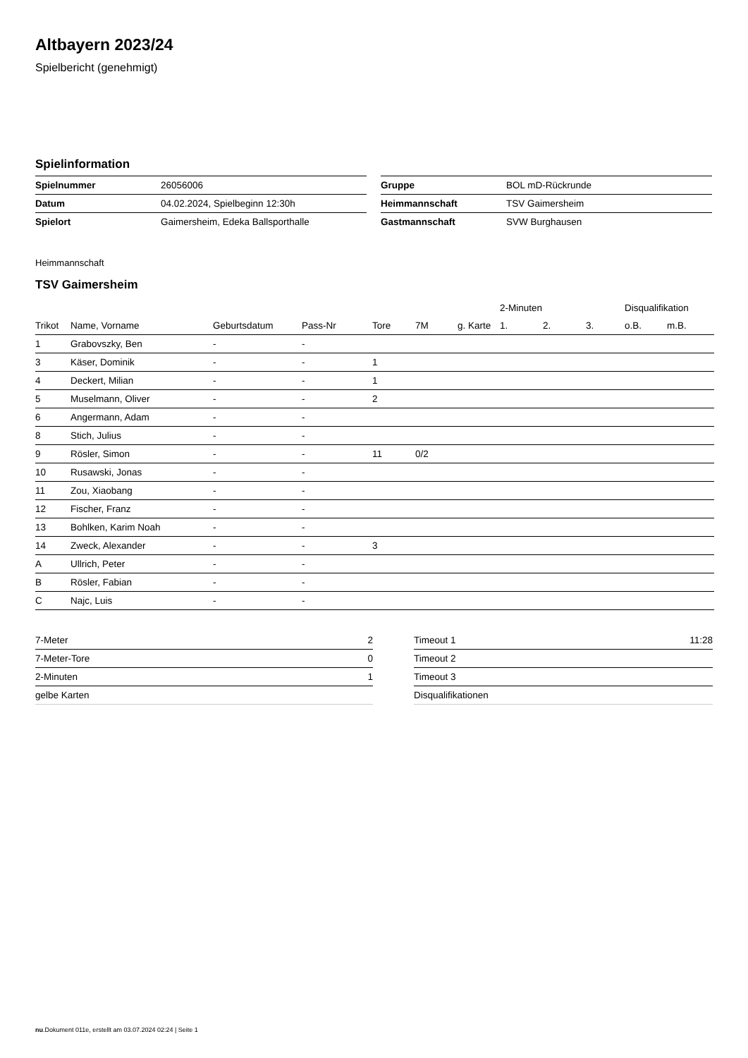Altbayern 2023/24
Spielbericht (genehmigt)
Spielinformation
| Spielnummer | 26056006 |
| Datum | 04.02.2024, Spielbeginn 12:30h |
| Spielort | Gaimersheim, Edeka Ballsporthalle |
| Gruppe | BOL mD-Rückrunde |
| Heimmannschaft | TSV Gaimersheim |
| Gastmannschaft | SVW Burghausen |
Heimmannschaft
TSV Gaimersheim
| | | | | | | | 2-Minuten | | | Disqualifikation | |
| --- | --- | --- | --- | --- | --- | --- | --- | --- | --- | --- | --- |
| Trikot | Name, Vorname | Geburtsdatum | Pass-Nr | Tore | 7M | g. Karte | 1. | 2. | 3. | o.B. | m.B. |
| 1 | Grabovszky, Ben | - | - | | | | | | | | |
| 3 | Käser, Dominik | - | - | 1 | | | | | | | |
| 4 | Deckert, Milian | - | - | 1 | | | | | | | |
| 5 | Muselmann, Oliver | - | - | 2 | | | | | | | |
| 6 | Angermann, Adam | - | - | | | | | | | | |
| 8 | Stich, Julius | - | - | | | | | | | | |
| 9 | Rösler, Simon | - | - | 11 | 0/2 | | | | | | |
| 10 | Rusawski, Jonas | - | - | | | | | | | | |
| 11 | Zou, Xiaobang | - | - | | | | | | | | |
| 12 | Fischer, Franz | - | - | | | | | | | | |
| 13 | Bohlken, Karim Noah | - | - | | | | | | | | |
| 14 | Zweck, Alexander | - | - | 3 | | | | | | | |
| A | Ullrich, Peter | - | - | | | | | | | | |
| B | Rösler, Fabian | - | - | | | | | | | | |
| C | Najc, Luis | - | - | | | | | | | | |
| 7-Meter | 2 |
| 7-Meter-Tore | 0 |
| 2-Minuten | 1 |
| gelbe Karten | |
| Timeout 1 | 11:28 |
| Timeout 2 | |
| Timeout 3 | |
| Disqualifikationen | |
nu.Dokument 011e, erstellt am 03.07.2024 02:24 | Seite 1